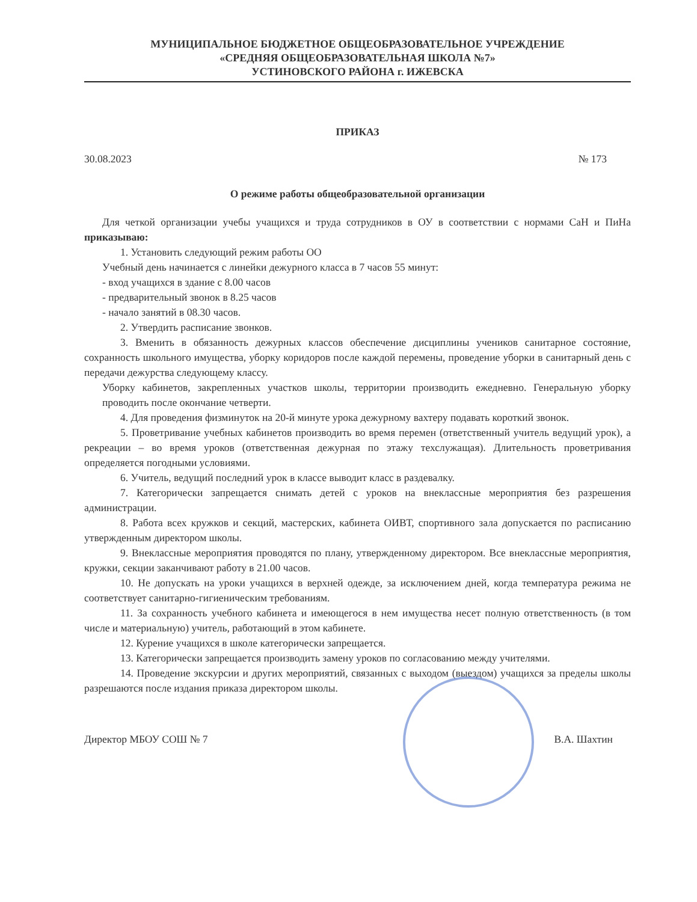МУНИЦИПАЛЬНОЕ БЮДЖЕТНОЕ ОБЩЕОБРАЗОВАТЕЛЬНОЕ УЧРЕЖДЕНИЕ
«СРЕДНЯЯ ОБЩЕОБРАЗОВАТЕЛЬНАЯ ШКОЛА №7»
УСТИНОВСКОГО РАЙОНА г. ИЖЕВСКА
ПРИКАЗ
30.08.2023 № 173
О режиме работы общеобразовательной организации
Для четкой организации учебы учащихся и труда сотрудников в ОУ в соответствии с нормами СаН и ПиНа приказываю:
1. Установить следующий режим работы ОО
Учебный день начинается с линейки дежурного класса в 7 часов 55 минут:
- вход учащихся в здание с 8.00 часов
- предварительный звонок в 8.25 часов
- начало занятий в 08.30 часов.
2. Утвердить расписание звонков.
3. Вменить в обязанность дежурных классов обеспечение дисциплины учеников санитарное состояние, сохранность школьного имущества, уборку коридоров после каждой перемены, проведение уборки в санитарный день с передачи дежурства следующему классу.
Уборку кабинетов, закрепленных участков школы, территории производить ежедневно. Генеральную уборку проводить после окончание четверти.
4. Для проведения физминуток на 20-й минуте урока дежурному вахтеру подавать короткий звонок.
5. Проветривание учебных кабинетов производить во время перемен (ответственный учитель ведущий урок), а рекреации – во время уроков (ответственная дежурная по этажу техслужащая). Длительность проветривания определяется погодными условиями.
6. Учитель, ведущий последний урок в классе выводит класс в раздевалку.
7. Категорически запрещается снимать детей с уроков на внеклассные мероприятия без разрешения администрации.
8. Работа всех кружков и секций, мастерских, кабинета ОИВТ, спортивного зала допускается по расписанию утвержденным директором школы.
9. Внеклассные мероприятия проводятся по плану, утвержденному директором. Все внеклассные мероприятия, кружки, секции заканчивают работу в 21.00 часов.
10. Не допускать на уроки учащихся в верхней одежде, за исключением дней, когда температура режима не соответствует санитарно-гигиеническим требованиям.
11. За сохранность учебного кабинета и имеющегося в нем имущества несет полную ответственность (в том числе и материальную) учитель, работающий в этом кабинете.
12. Курение учащихся в школе категорически запрещается.
13. Категорически запрещается производить замену уроков по согласованию между учителями.
14. Проведение экскурсии и других мероприятий, связанных с выходом (выездом) учащихся за пределы школы разрешаются после издания приказа директором школы.
Директор МБОУ СОШ № 7 В.А. Шахтин